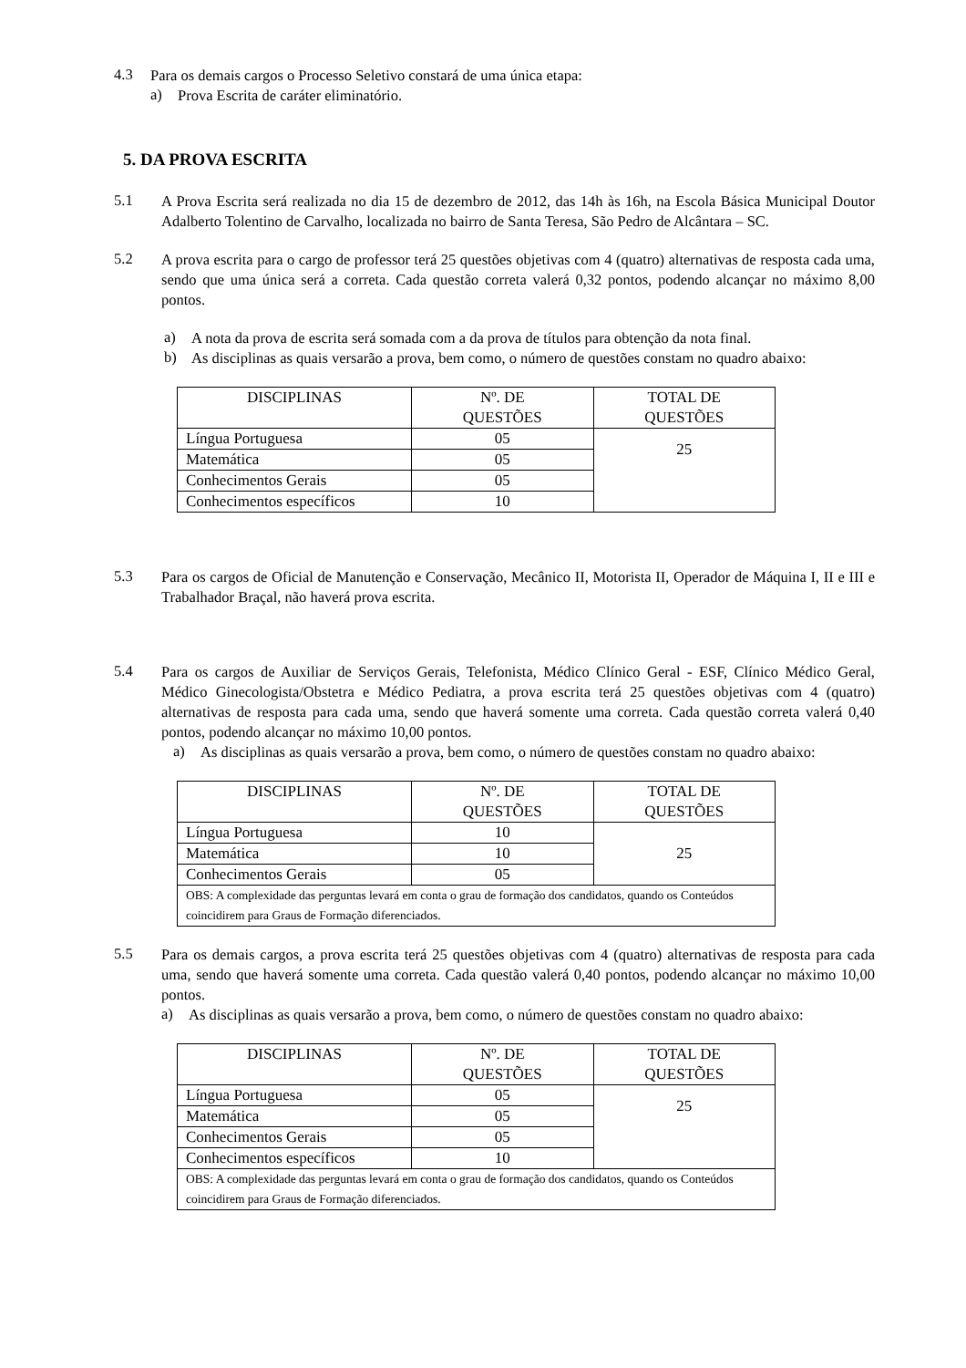4.3
Para os demais cargos o Processo Seletivo constará de uma única etapa:
a)
Prova Escrita de caráter eliminatório.
5. DA PROVA ESCRITA
5.1
A Prova Escrita será realizada no dia 15 de dezembro de 2012, das 14h às 16h, na Escola Básica Municipal Doutor Adalberto Tolentino de Carvalho, localizada no bairro de Santa Teresa, São Pedro de Alcântara – SC.
5.2
A prova escrita para o cargo de professor terá 25 questões objetivas com 4 (quatro) alternativas de resposta cada uma, sendo que uma única será a correta. Cada questão correta valerá 0,32 pontos, podendo alcançar no máximo 8,00 pontos.
a)
A nota da prova de escrita será somada com a da prova de títulos para obtenção da nota final.
b)
As disciplinas as quais versarão a prova, bem como, o número de questões constam no quadro abaixo:
| DISCIPLINAS | Nº. DE QUESTÕES | TOTAL DE QUESTÕES |
| --- | --- | --- |
| Língua Portuguesa | 05 | 25 |
| Matemática | 05 | |
| Conhecimentos Gerais | 05 | |
| Conhecimentos específicos | 10 | |
5.3
Para os cargos de Oficial de Manutenção e Conservação, Mecânico II, Motorista II, Operador de Máquina I, II e III e Trabalhador Braçal, não haverá prova escrita.
5.4
Para os cargos de Auxiliar de Serviços Gerais, Telefonista, Médico Clínico Geral - ESF, Clínico Médico Geral, Médico Ginecologista/Obstetra e Médico Pediatra, a prova escrita terá 25 questões objetivas com 4 (quatro) alternativas de resposta para cada uma, sendo que haverá somente uma correta. Cada questão correta valerá 0,40 pontos, podendo alcançar no máximo 10,00 pontos.
a)
As disciplinas as quais versarão a prova, bem como, o número de questões constam no quadro abaixo:
| DISCIPLINAS | Nº. DE QUESTÕES | TOTAL DE QUESTÕES |
| --- | --- | --- |
| Língua Portuguesa | 10 | 25 |
| Matemática | 10 | |
| Conhecimentos Gerais | 05 | |
| OBS: A complexidade das perguntas levará em conta o grau de formação dos candidatos, quando os Conteúdos coincidirem para Graus de Formação diferenciados. | | |
5.5
Para os demais cargos, a prova escrita terá 25 questões objetivas com 4 (quatro) alternativas de resposta para cada uma, sendo que haverá somente uma correta. Cada questão valerá 0,40 pontos, podendo alcançar no máximo 10,00 pontos.
a)
As disciplinas as quais versarão a prova, bem como, o número de questões constam no quadro abaixo:
| DISCIPLINAS | Nº. DE QUESTÕES | TOTAL DE QUESTÕES |
| --- | --- | --- |
| Língua Portuguesa | 05 | 25 |
| Matemática | 05 | |
| Conhecimentos Gerais | 05 | |
| Conhecimentos específicos | 10 | |
| OBS: A complexidade das perguntas levará em conta o grau de formação dos candidatos, quando os Conteúdos coincidirem para Graus de Formação diferenciados. | | |